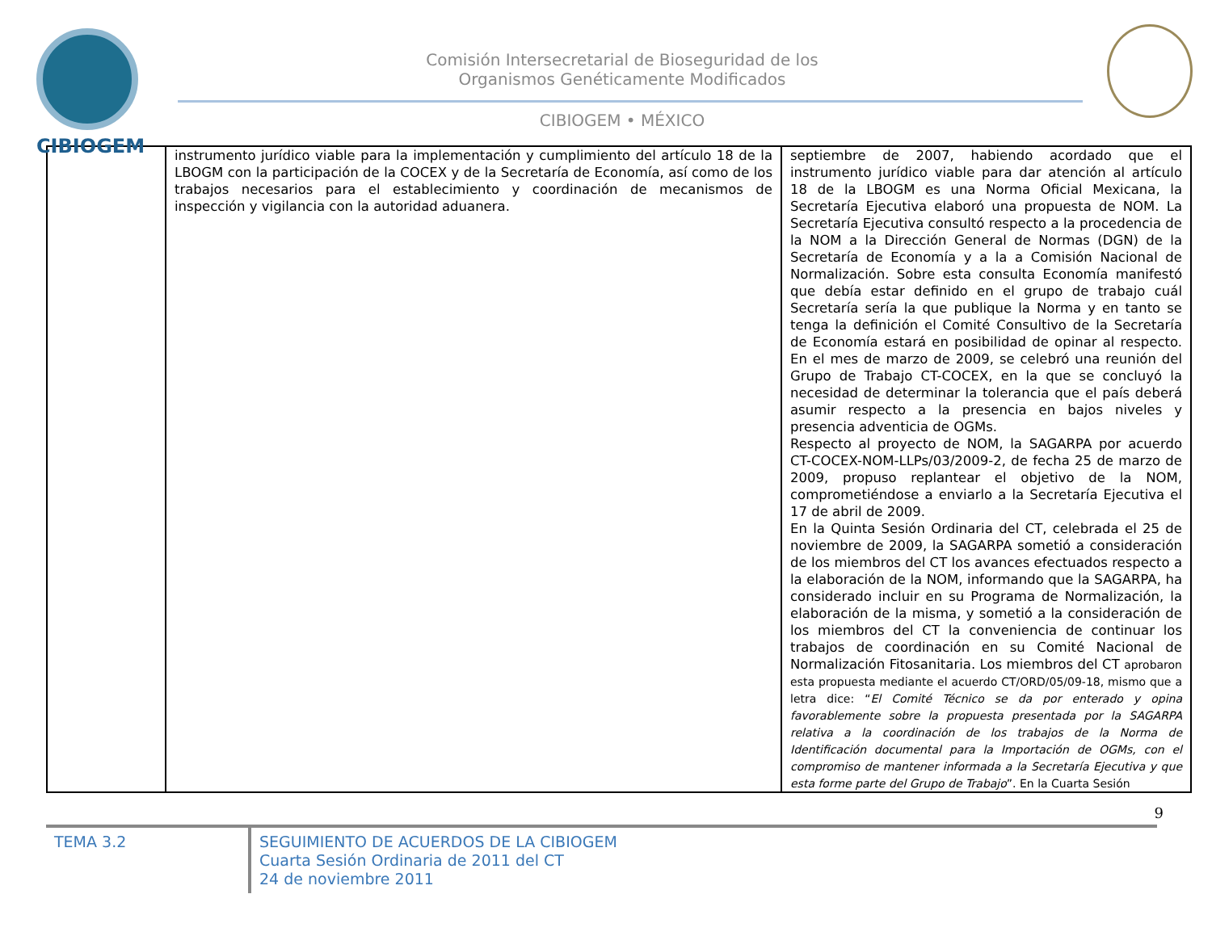CIBIOGEM
Comisión Intersecretarial de Bioseguridad de los
Organismos Genéticamente Modificados
CIBIOGEM • MÉXICO
| | instrumento jurídico viable para la implementación y cumplimiento del artículo 18 de la LBOGM con la participación de la COCEX y de la Secretaría de Economía, así como de los trabajos necesarios para el establecimiento y coordinación de mecanismos de inspección y vigilancia con la autoridad aduanera. | septiembre de 2007, habiendo acordado que el instrumento jurídico viable para dar atención al artículo 18 de la LBOGM es una Norma Oficial Mexicana, la Secretaría Ejecutiva elaboró una propuesta de NOM. La Secretaría Ejecutiva consultó respecto a la procedencia de la NOM a la Dirección General de Normas (DGN) de la Secretaría de Economía y a la a Comisión Nacional de Normalización. Sobre esta consulta Economía manifestó que debía estar definido en el grupo de trabajo cuál Secretaría sería la que publique la Norma y en tanto se tenga la definición el Comité Consultivo de la Secretaría de Economía estará en posibilidad de opinar al respecto. En el mes de marzo de 2009, se celebró una reunión del Grupo de Trabajo CT-COCEX, en la que se concluyó la necesidad de determinar la tolerancia que el país deberá asumir respecto a la presencia en bajos niveles y presencia adventicia de OGMs. Respecto al proyecto de NOM, la SAGARPA por acuerdo CT-COCEX-NOM-LLPs/03/2009-2, de fecha 25 de marzo de 2009, propuso replantear el objetivo de la NOM, comprometiéndose a enviarlo a la Secretaría Ejecutiva el 17 de abril de 2009. En la Quinta Sesión Ordinaria del CT, celebrada el 25 de noviembre de 2009, la SAGARPA sometió a consideración de los miembros del CT los avances efectuados respecto a la elaboración de la NOM, informando que la SAGARPA, ha considerado incluir en su Programa de Normalización, la elaboración de la misma, y sometió a la consideración de los miembros del CT la conveniencia de continuar los trabajos de coordinación en su Comité Nacional de Normalización Fitosanitaria. Los miembros del CT aprobaron esta propuesta mediante el acuerdo CT/ORD/05/09-18, mismo que a letra dice: “ El Comité Técnico se da por enterado y opina favorablemente sobre la propuesta presentada por la SAGARPA relativa a la coordinación de los trabajos de la Norma de Identificación documental para la Importación de OGMs, con el compromiso de mantener informada a la Secretaría Ejecutiva y que esta forme parte del Grupo de Trabajo ”. En la Cuarta Sesión |
9
TEMA 3.2
SEGUIMIENTO DE ACUERDOS DE LA CIBIOGEM
Cuarta Sesión Ordinaria de 2011 del CT
24 de noviembre 2011